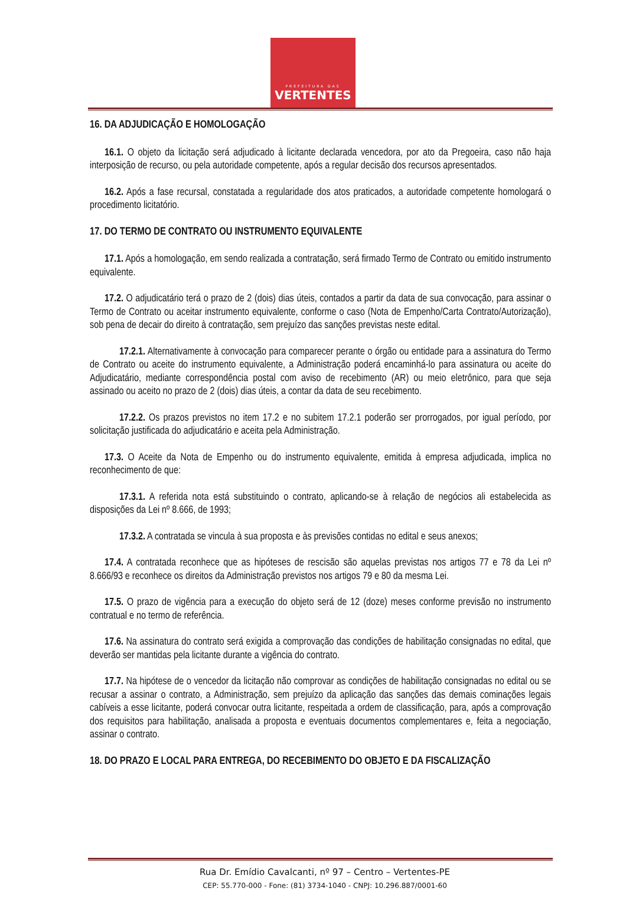PREFEITURA DAS
VERTENTES
16. DA ADJUDICAÇÃO E HOMOLOGAÇÃO
16.1. O objeto da licitação será adjudicado à licitante declarada vencedora, por ato da Pregoeira, caso não haja interposição de recurso, ou pela autoridade competente, após a regular decisão dos recursos apresentados.
16.2. Após a fase recursal, constatada a regularidade dos atos praticados, a autoridade competente homologará o procedimento licitatório.
17. DO TERMO DE CONTRATO OU INSTRUMENTO EQUIVALENTE
17.1. Após a homologação, em sendo realizada a contratação, será firmado Termo de Contrato ou emitido instrumento equivalente.
17.2. O adjudicatário terá o prazo de 2 (dois) dias úteis, contados a partir da data de sua convocação, para assinar o Termo de Contrato ou aceitar instrumento equivalente, conforme o caso (Nota de Empenho/Carta Contrato/Autorização), sob pena de decair do direito à contratação, sem prejuízo das sanções previstas neste edital.
17.2.1. Alternativamente à convocação para comparecer perante o órgão ou entidade para a assinatura do Termo de Contrato ou aceite do instrumento equivalente, a Administração poderá encaminhá-lo para assinatura ou aceite do Adjudicatário, mediante correspondência postal com aviso de recebimento (AR) ou meio eletrônico, para que seja assinado ou aceito no prazo de 2 (dois) dias úteis, a contar da data de seu recebimento.
17.2.2. Os prazos previstos no item 17.2 e no subitem 17.2.1 poderão ser prorrogados, por igual período, por solicitação justificada do adjudicatário e aceita pela Administração.
17.3. O Aceite da Nota de Empenho ou do instrumento equivalente, emitida à empresa adjudicada, implica no reconhecimento de que:
17.3.1. A referida nota está substituindo o contrato, aplicando-se à relação de negócios ali estabelecida as disposições da Lei nº 8.666, de 1993;
17.3.2. A contratada se vincula à sua proposta e às previsões contidas no edital e seus anexos;
17.4. A contratada reconhece que as hipóteses de rescisão são aquelas previstas nos artigos 77 e 78 da Lei nº 8.666/93 e reconhece os direitos da Administração previstos nos artigos 79 e 80 da mesma Lei.
17.5. O prazo de vigência para a execução do objeto será de 12 (doze) meses conforme previsão no instrumento contratual e no termo de referência.
17.6. Na assinatura do contrato será exigida a comprovação das condições de habilitação consignadas no edital, que deverão ser mantidas pela licitante durante a vigência do contrato.
17.7. Na hipótese de o vencedor da licitação não comprovar as condições de habilitação consignadas no edital ou se recusar a assinar o contrato, a Administração, sem prejuízo da aplicação das sanções das demais cominações legais cabíveis a esse licitante, poderá convocar outra licitante, respeitada a ordem de classificação, para, após a comprovação dos requisitos para habilitação, analisada a proposta e eventuais documentos complementares e, feita a negociação, assinar o contrato.
18. DO PRAZO E LOCAL PARA ENTREGA, DO RECEBIMENTO DO OBJETO E DA FISCALIZAÇÃO
Rua Dr. Emídio Cavalcanti, nº 97 – Centro – Vertentes-PE
CEP: 55.770-000 - Fone: (81) 3734-1040 - CNPJ: 10.296.887/0001-60